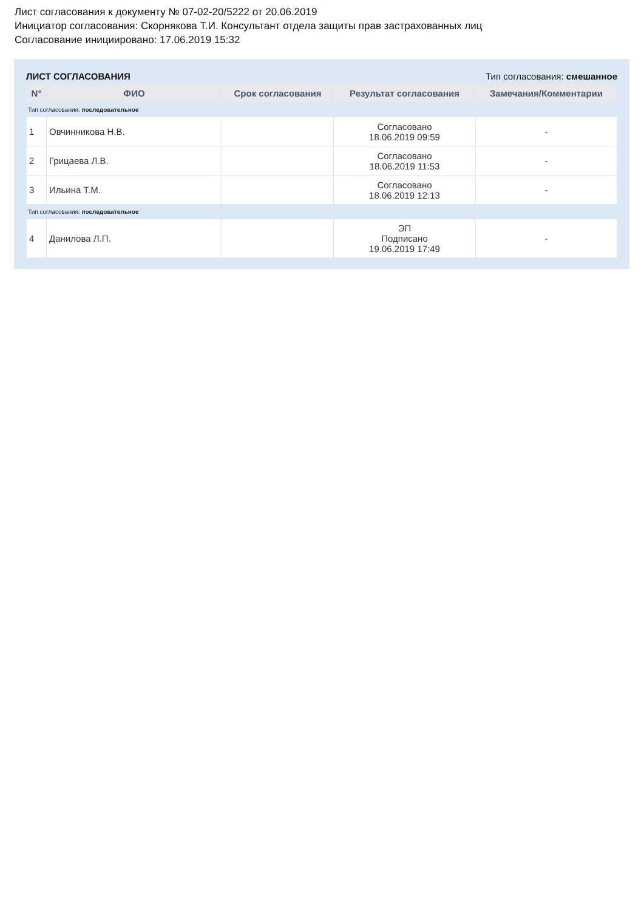Лист согласования к документу № 07-02-20/5222 от 20.06.2019
Инициатор согласования: Скорнякова Т.И. Консультант отдела защиты прав застрахованных лиц
Согласование инициировано: 17.06.2019 15:32
ЛИСТ СОГЛАСОВАНИЯ Тип согласования: смешанное
| N° | ФИО | Срок согласования | Результат согласования | Замечания/Комментарии |
| --- | --- | --- | --- | --- |
| Тип согласования: последовательное | | | | |
| 1 | Овчинникова Н.В. | | Согласовано 18.06.2019 09:59 | - |
| 2 | Грицаева Л.В. | | Согласовано 18.06.2019 11:53 | - |
| 3 | Ильина Т.М. | | Согласовано 18.06.2019 12:13 | - |
| Тип согласования: последовательное | | | | |
| 4 | Данилова Л.П. | | ЭП Подписано 19.06.2019 17:49 | - |